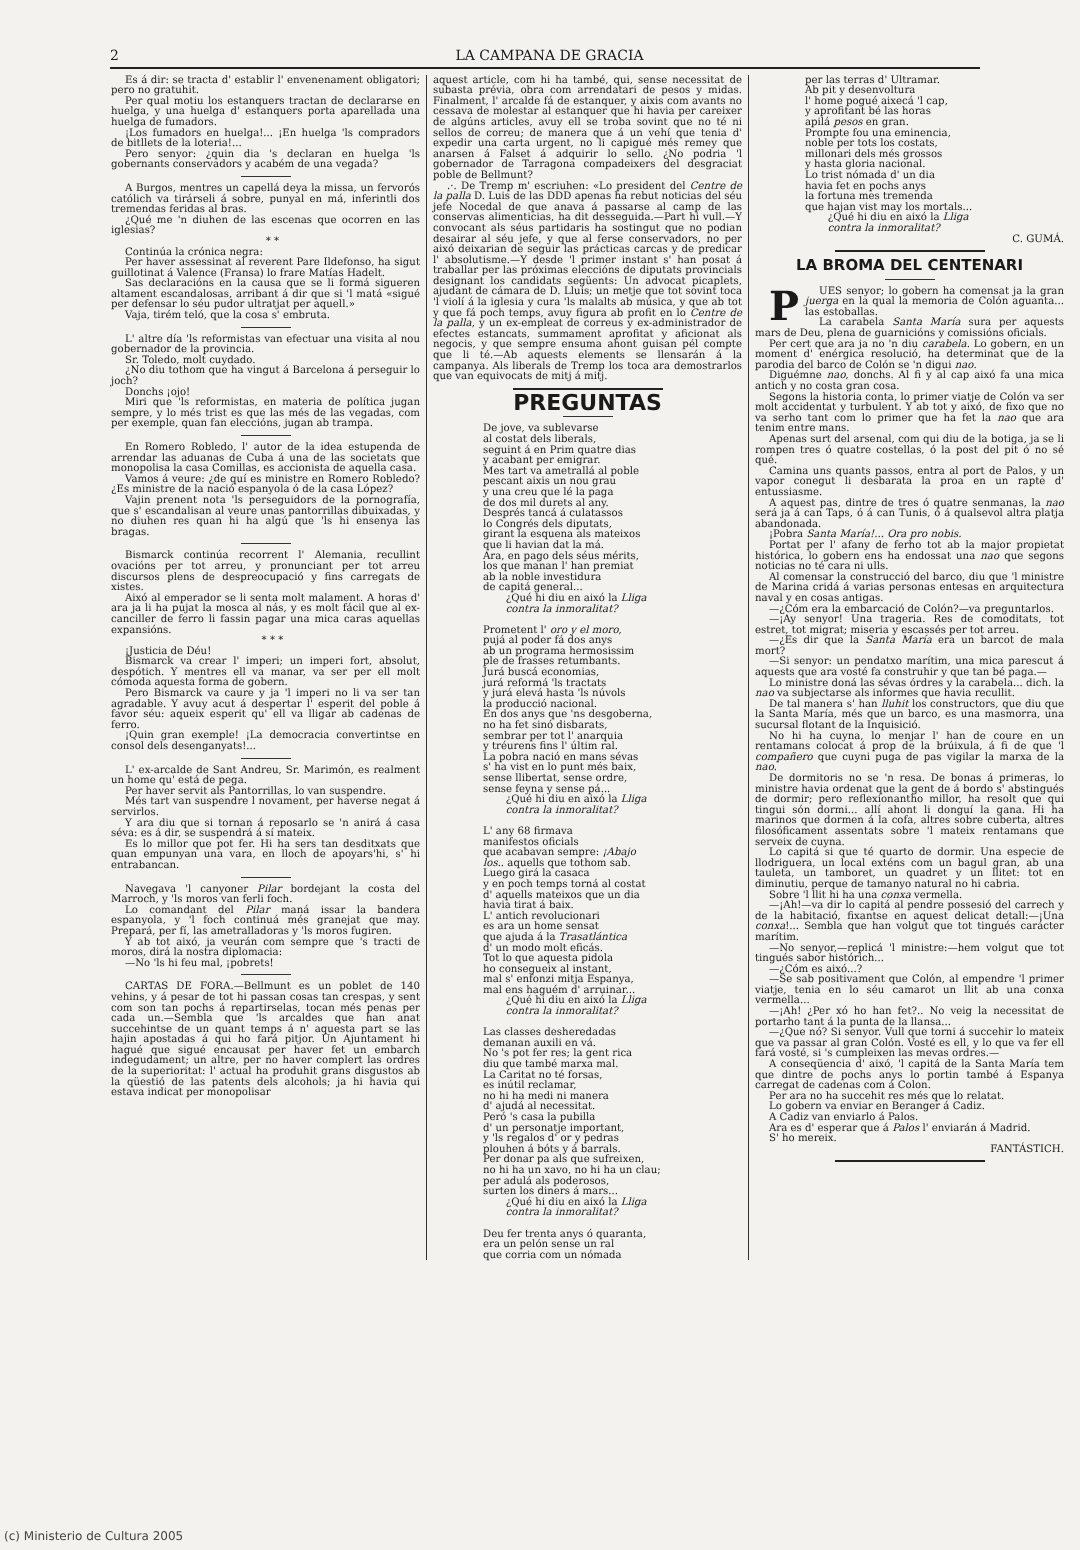2 LA CAMPANA DE GRACIA
Es á dir: se tracta d' establir l' envenenament obligatori; pero no gratuhit.
Per qual motiu los estanquers tractan de declararse en huelga, y una huelga d' estanquers porta aparellada una huelga de fumadors.
¡Los fumadors en huelga!... ¡En huelga 'ls compradors de bitllets de la loteria!...
Pero senyor: ¿quin dia 's declaran en huelga 'ls gobernants conservadors y acabém de una vegada?
A Burgos, mentres un capellá deya la missa, un fervorós católich va tirárseli á sobre, punyal en má, inferintli dos tremendas feridas al bras.
¿Qué me 'n diuhen de las escenas que ocorren en las iglesias?
* *
Continúa la crónica negra:
Per haver assessinat al reverent Pare Ildefonso, ha sigut guillotinat á Valence (Fransa) lo frare Matías Hadelt.
Sas declaracións en la causa que se li formá sigueren altament escandalosas, arribant á dir que si 'l matá «sigué per defensar lo séu pudor ultratjat per aquell.»
Vaja, tirém teló, que la cosa s' embruta.
L' altre día 'ls reformistas van efectuar una visita al nou gobernador de la provincia.
Sr. Toledo, molt cuydado.
¿No diu tothom que ha vingut á Barcelona á perseguir lo joch?
Donchs ¡ojo!
Miri que 'ls reformistas, en materia de política jugan sempre, y lo més trist es que las més de las vegadas, com per exemple, quan fan eleccións, jugan ab trampa.
En Romero Robledo, l' autor de la idea estupenda de arrendar las aduanas de Cuba á una de las societats que monopolisa la casa Comillas, es accionista de aquella casa.
Vamos á veure: ¿de quí es ministre en Romero Robledo? ¿Es ministre de la nació espanyola ó de la casa López?
Vajin prenent nota 'ls perseguidors de la pornografía, que s' escandalisan al veure unas pantorrillas dibuixadas, y no diuhen res quan hi ha algú que 'ls hi ensenya las bragas.
Bismarck continúa recorrent l' Alemania, recullint ovacións per tot arreu, y pronunciant per tot arreu discursos plens de despreocupació y fins carregats de xistes.
Aixó al emperador se li senta molt malament. A horas d' ara ja li ha pujat la mosca al nás, y es molt fácil que al ex-canciller de ferro li fassin pagar una mica caras aquellas expansións.
* * *
¡Justicia de Déu!
Bismarck va crear l' imperi; un imperi fort, absolut, despótich. Y mentres ell va manar, va ser per ell molt cómoda aquesta forma de gobern.
Pero Bismarck va caure y ja 'l imperi no li va ser tan agradable. Y avuy acut á despertar l' esperit del poble á favor séu: aqueix esperit qu' ell va lligar ab cadenas de ferro.
¡Quin gran exemple! ¡La democracia convertintse en consol dels desenganyats!...
L' ex-arcalde de Sant Andreu, Sr. Marimón, es realment un home qu' está de pega.
Per haver servit als Pantorrillas, lo van suspendre.
Més tart van suspendre l novament, per haverse negat á servirlos.
Y ara diu que si tornan á reposarlo se 'n anirá á casa séva: es á dir, se suspendrá á sí mateix.
Es lo millor que pot fer. Hi ha sers tan desditxats que quan empunyan una vara, en lloch de apoyars'hi, s' hi entrabancan.
Navegava 'l canyoner Pilar bordejant la costa del Marroch, y 'ls moros van ferli foch.
Lo comandant del Pilar maná issar la bandera espanyola, y 'l foch continuá més granejat que may. Prepará, per fí, las ametralladoras y 'ls moros fugiren.
Y ab tot aixó, ja veurán com sempre que 's tracti de moros, dirá la nostra diplomacia:
—No 'ls hi feu mal, ¡pobrets!
CARTAS DE FORA.—Bellmunt es un poblet de 140 vehins, y á pesar de tot hi passan cosas tan crespas, y sent com son tan pochs á repartirselas, tocan més penas per cada un.—Sembla que 'ls arcaldes que han anat succehintse de un quant temps á n' aquesta part se las hajin apostadas á qui ho fará pitjor. Un Ajuntament hi hagué que sigué encausat per haver fet un embarch indegudament; un altre, per no haver complert las ordres de la superioritat: l' actual ha produhit grans disgustos ab la qüestió de las patents dels alcohols; ja hi havia qui estava indicat per monopolisar
aquest article, com hi ha també, qui, sense necessitat de subasta prévia, obra com arrendatari de pesos y midas. Finalment, l' arcalde fá de estanquer, y aixis com avants no cessava de molestar al estanquer que hi havia per careixer de algúns articles, avuy ell se troba sovint que no té ni sellos de correu; de manera que á un vehí que tenia d' expedir una carta urgent, no li capigué més remey que anarsen á Falset á adquirir lo sello. ¿No podria 'l gobernador de Tarragona compadeixers del desgraciat poble de Bellmunt?
.·. De Tremp m' escriuhen: «Lo president del Centre de la palla D. Luis de las DDD apenas ha rebut noticias del séu jefe Nocedal de que anava á passarse al camp de las conservas alimenticias, ha dit desseguida.—Part hi vull.—Y convocant als séus partidaris ha sostingut que no podian desairar al séu jefe, y que al ferse conservadors, no per aixó deixarian de seguir las prácticas carcas y de predicar l' absolutisme.—Y desde 'l primer instant s' han posat á traballar per las próximas eleccións de diputats provincials designant los candidats següents: Un advocat picaplets, ajudant de cámara de D. Lluis; un metje que tot sovint toca 'l violí á la iglesia y cura 'ls malalts ab música, y que ab tot y que fá poch temps, avuy figura ab profit en lo Centre de la palla, y un ex-empleat de correus y ex-administrador de efectes estancats, summament aprofitat y aficionat als negocis, y que sempre ensuma ahont guisan pél compte que li té.—Ab aquests elements se llensarán á la campanya. Als liberals de Tremp los toca ara demostrarlos que van equivocats de mitj á mitj.
PREGUNTAS
De jove, va sublevarse
al costat dels liberals,
seguint á en Prim quatre dias
y acabant per emigrar.
Mes tart va ametrallá al poble
pescant aixis un nou grau
y una creu que lé la paga
de dos mil durets al any.
Després tancá á culatassos
lo Congrés dels diputats,
girant la esquena als mateixos
que li havian dat la má.
Ara, en pago dels séus mérits,
los que manan l' han premiat
ab la noble investidura
de capitá general...
¿Qué hi diu en aixó la Lliga
contra la inmoralitat?
Prometent l' oro y el moro,
pujá al poder fá dos anys
ab un programa hermosissim
ple de frasses retumbants.
Jurá buscá economias,
jurá reformá 'ls tractats
y jurá elevá hasta 'ls núvols
la producció nacional.
En dos anys que 'ns desgoberna,
no ha fet sinó disbarats,
sembrar per tot l' anarquia
y tréurens fins l' últim ral.
La pobra nació en mans sévas
s' ha vist en lo punt més baix,
sense llibertat, sense ordre,
sense feyna y sense pá...
¿Qué hi diu en aixó la Lliga
contra la inmoralitat?
L' any 68 firmava
manifestos oficials
que acabavan sempre: ¡Abajo
los.. aquells que tothom sab.
Luego girá la casaca
y en poch temps torná al costat
d' aquells mateixos que un dia
havia tirat á baix.
L' antich revolucionari
es ara un home sensat
que ajuda á la Trasatlántica
d' un modo molt eficás.
Tot lo que aquesta pidola
ho consegueix al instant,
mal s' enfonzi mitja Espanya,
mal ens haguém d' arruinar...
¿Qué hi diu en aixó la Lliga
contra la inmoralitat?
Las classes desheredadas
demanan auxili en vá.
No 's pot fer res; la gent rica
diu que també marxa mal.
La Caritat no té forsas,
es inútil reclamar,
no hi ha medi ni manera
d' ajudá al necessitat.
Peró 's casa la pubilla
d' un personatje important,
y 'ls regalos d' or y pedras
plouhen á bóts y á barrals.
Per donar pa als que sufreixen,
no hi ha un xavo, no hi ha un clau;
per adulá als poderosos,
surten los diners á mars...
¿Qué hi diu en aixó la Lliga
contra la inmoralitat?
Deu fer trenta anys ó quaranta,
era un pelón sense un ral
que corria com un nómada
per las terras d' Ultramar.
Ab pit y desenvoltura
l' home pogué aixecá 'l cap,
y aprofitant bé las horas
apilá pesos en gran.
Prompte fou una eminencia,
noble per tots los costats,
millonari dels més grossos
y hasta gloria nacional.
Lo trist nómada d' un dia
havia fet en pochs anys
la fortuna mes tremenda
que hajan vist may los mortals...
¿Qué hi diu en aixó la Lliga
contra la inmoralitat?
C. GUMÁ.
LA BROMA DEL CENTENARI
PUES senyor; lo gobern ha comensat ja la gran juerga en la qual la memoria de Colón aguanta... las estoballas.
La carabela Santa María sura per aquests mars de Deu, plena de guarnicións y comissións oficials.
Per cert que ara ja no 'n diu carabela. Lo gobern, en un moment d' enérgica resolució, ha determinat que de la parodia del barco de Colón se 'n digui nao.
Diguémne nao, donchs. Al fi y al cap aixó fa una mica antich y no costa gran cosa.
Segons la historia conta, lo primer viatje de Colón va ser molt accidentat y turbulent. Y ab tot y aixó, de fixo que no va serho tant com lo primer que ha fet la nao que ara tenim entre mans.
Apenas surt del arsenal, com qui diu de la botiga, ja se li rompen tres ó quatre costellas, ó la post del pit ó no sé qué.
Camina uns quants passos, entra al port de Palos, y un vapor conegut li desbarata la proa en un rapte d' entussiasme.
A aquest pas, dintre de tres ó quatre senmanas, la nao será ja á can Taps, ó á can Tunis, ó á qualsevol altra platja abandonada.
¡Pobra Santa María!... Ora pro nobis.
Portat per l' afany de ferho tot ab la major propietat histórica, lo gobern ens ha endossat una nao que segons noticias no té cara ni ulls.
Al comensar la construcció del barco, diu que 'l ministre de Marina cridá á varias personas entesas en arquitectura naval y en cosas antigas.
—¿Cóm era la embarcació de Colón?—va preguntarlos.
—¡Ay senyor! Una trageria. Res de comoditats, tot estret, tot migrat; miseria y escassés per tot arreu.
—¿Es dir que la Santa María era un barcot de mala mort?
—Si senyor: un pendatxo marítim, una mica parescut á aquests que ara vosté fa construhir y que tan bé paga.—
Lo ministre doná las sévas órdres y la carabela... dich. la nao va subjectarse als informes que havia recullit.
De tal manera s' han lluhit los constructors, que diu que la Santa María, més que un barco, es una masmorra, una sucursal flotant de la Inquisició.
No hi ha cuyna, lo menjar l' han de coure en un rentamans colocat á prop de la brúixula, á fi de que 'l compañero que cuyni puga de pas vigilar la marxa de la nao.
De dormitoris no se 'n resa. De bonas á primeras, lo ministre havia ordenat que la gent de á bordo s' abstingués de dormir; pero reflexionantho millor, ha resolt que qui tingui són dormi... allí ahont li donguí la gana. Hi ha marinos que dormen á la cofa, altres sobre cuberta, altres filosóficament assentats sobre 'l mateix rentamans que serveix de cuyna.
Lo capitá si que té quarto de dormir. Una especie de llodriguera, un local exténs com un bagul gran, ab una tauleta, un tamboret, un quadret y un llitet: tot en diminutiu, perque de tamanyo natural no hi cabria.
Sobre 'l llit hi ha una conxa vermella.
—¡Ah!—va dir lo capitá al pendre possesió del carrech y de la habitació, fixantse en aquest delicat detall:—¡Una conxa!... Sembla que han volgut que tot tingués carácter marítim.
—No senyor,—replicá 'l ministre:—hem volgut que tot tingués sabor histórich...
—¿Cóm es aixó...?
—Se sab positivament que Colón, al empendre 'l primer viatje, tenia en lo séu camarot un llit ab una conxa vermella...
—¡Ah! ¿Per xó ho han fet?.. No veig la necessitat de portarho tant á la punta de la llansa...
—¿Que nó? Si senyor. Vull que torni á succehir lo mateix que va passar al gran Colón. Vosté es ell, y lo que va fer ell fará vosté, si 's cumpleixen las mevas ordres.—
A conseqüencia d' aixó, 'l capitá de la Santa María tem que dintre de pochs anys lo portin també á Espanya carregat de cadenas com á Colon.
Per ara no ha succehit res més que lo relatat.
Lo gobern va enviar en Beranger á Cadiz.
A Cadiz van enviarlo á Palos.
Ara es d' esperar que á Palos l' enviarán á Madrid.
S' ho mereix.
FANTÁSTICH.
(c) Ministerio de Cultura 2005